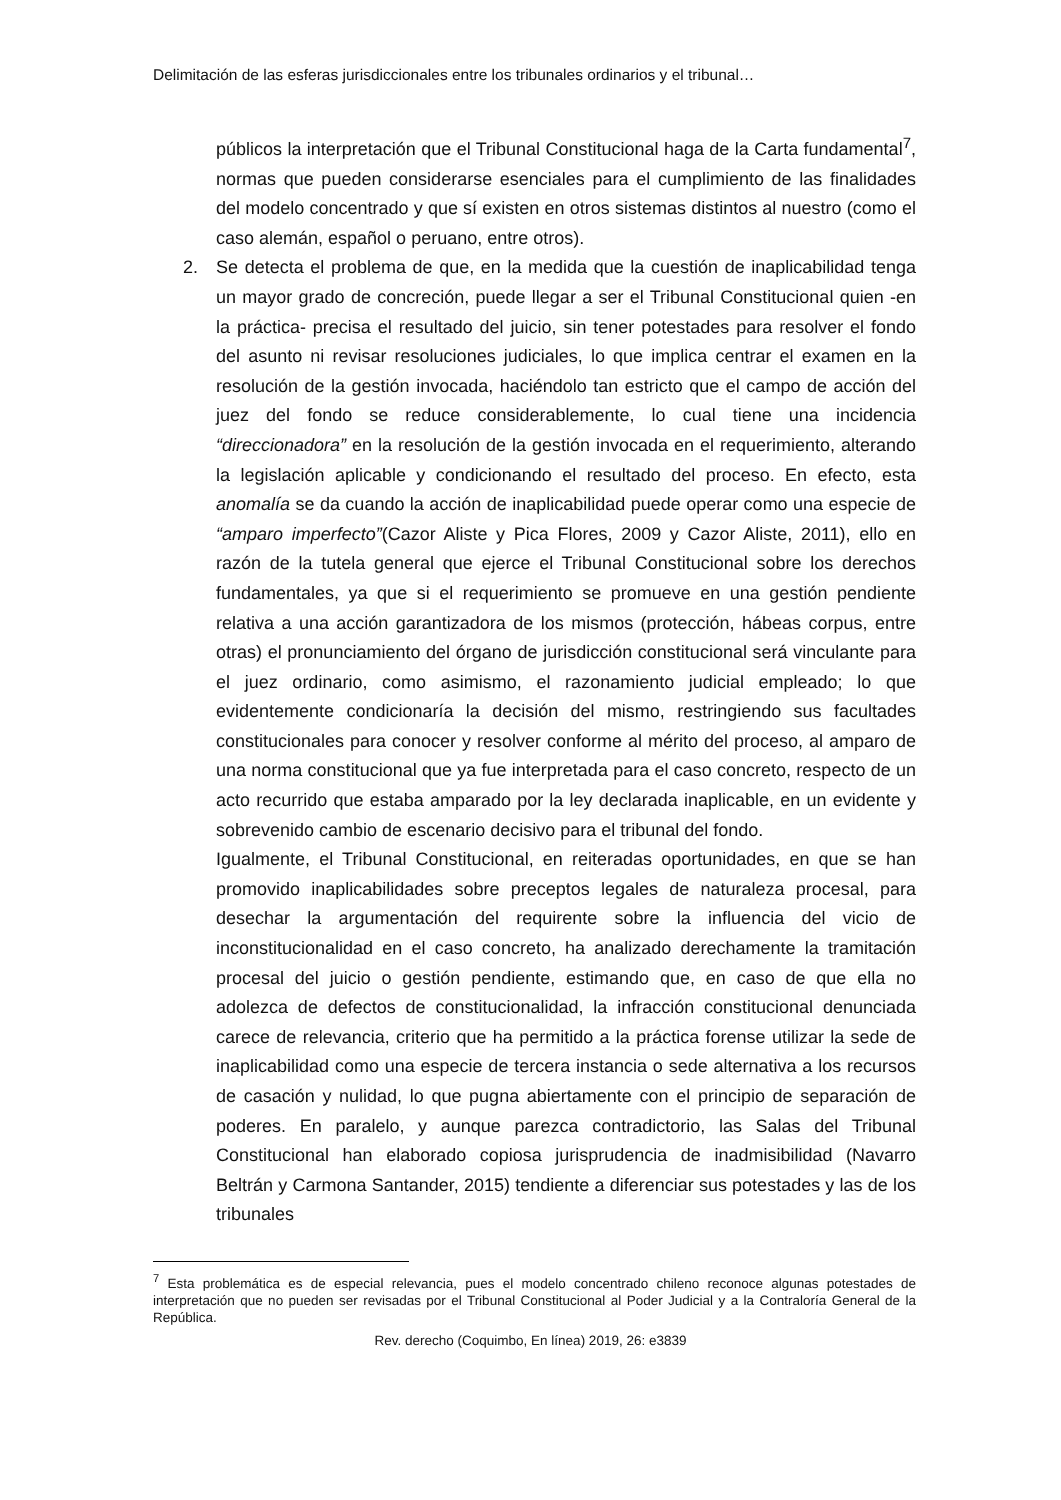Delimitación de las esferas jurisdiccionales entre los tribunales ordinarios y el tribunal…
públicos la interpretación que el Tribunal Constitucional haga de la Carta fundamental<sup>7</sup>, normas que pueden considerarse esenciales para el cumplimiento de las finalidades del modelo concentrado y que sí existen en otros sistemas distintos al nuestro (como el caso alemán, español o peruano, entre otros).
2. Se detecta el problema de que, en la medida que la cuestión de inaplicabilidad tenga un mayor grado de concreción, puede llegar a ser el Tribunal Constitucional quien -en la práctica- precisa el resultado del juicio, sin tener potestades para resolver el fondo del asunto ni revisar resoluciones judiciales, lo que implica centrar el examen en la resolución de la gestión invocada, haciéndolo tan estricto que el campo de acción del juez del fondo se reduce considerablemente, lo cual tiene una incidencia “direccionadora” en la resolución de la gestión invocada en el requerimiento, alterando la legislación aplicable y condicionando el resultado del proceso. En efecto, esta anomalía se da cuando la acción de inaplicabilidad puede operar como una especie de “amparo imperfecto”(Cazor Aliste y Pica Flores, 2009 y Cazor Aliste, 2011), ello en razón de la tutela general que ejerce el Tribunal Constitucional sobre los derechos fundamentales, ya que si el requerimiento se promueve en una gestión pendiente relativa a una acción garantizadora de los mismos (protección, hábeas corpus, entre otras) el pronunciamiento del órgano de jurisdicción constitucional será vinculante para el juez ordinario, como asimismo, el razonamiento judicial empleado; lo que evidentemente condicionaría la decisión del mismo, restringiendo sus facultades constitucionales para conocer y resolver conforme al mérito del proceso, al amparo de una norma constitucional que ya fue interpretada para el caso concreto, respecto de un acto recurrido que estaba amparado por la ley declarada inaplicable, en un evidente y sobrevenido cambio de escenario decisivo para el tribunal del fondo.
Igualmente, el Tribunal Constitucional, en reiteradas oportunidades, en que se han promovido inaplicabilidades sobre preceptos legales de naturaleza procesal, para desechar la argumentación del requirente sobre la influencia del vicio de inconstitucionalidad en el caso concreto, ha analizado derechamente la tramitación procesal del juicio o gestión pendiente, estimando que, en caso de que ella no adolezca de defectos de constitucionalidad, la infracción constitucional denunciada carece de relevancia, criterio que ha permitido a la práctica forense utilizar la sede de inaplicabilidad como una especie de tercera instancia o sede alternativa a los recursos de casación y nulidad, lo que pugna abiertamente con el principio de separación de poderes. En paralelo, y aunque parezca contradictorio, las Salas del Tribunal Constitucional han elaborado copiosa jurisprudencia de inadmisibilidad (Navarro Beltrán y Carmona Santander, 2015) tendiente a diferenciar sus potestades y las de los tribunales
<sup>7</sup> Esta problemática es de especial relevancia, pues el modelo concentrado chileno reconoce algunas potestades de interpretación que no pueden ser revisadas por el Tribunal Constitucional al Poder Judicial y a la Contraloría General de la República.
Rev. derecho (Coquimbo, En línea) 2019, 26: e3839